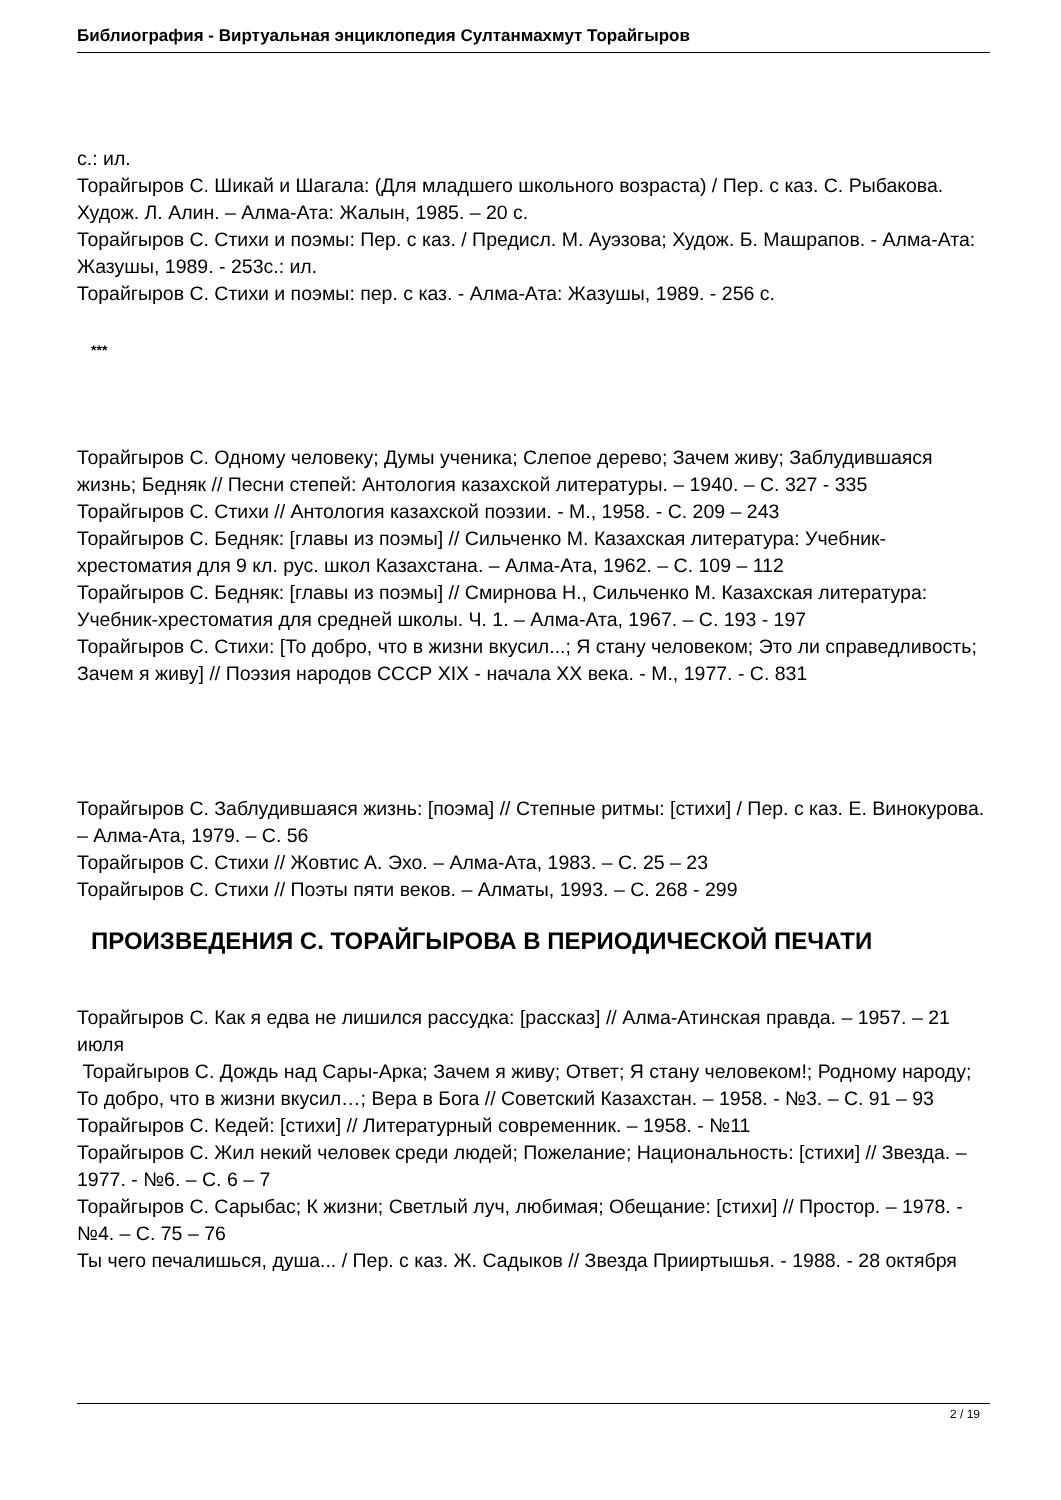Библиография - Виртуальная энциклопедия Султанмахмут Торайгыров
с.: ил.
Торайгыров С. Шикай и Шагала: (Для младшего школьного возраста) / Пер. с каз. С. Рыбакова. Худож. Л. Алин. – Алма-Ата: Жалын, 1985. – 20 с.
Торайгыров С. Стихи и поэмы: Пер. с каз. / Предисл. М. Ауэзова; Худож. Б. Машрапов. - Алма-Ата: Жазушы, 1989. - 253с.: ил.
Торайгыров С. Стихи и поэмы: пер. с каз. - Алма-Ата: Жазушы, 1989. - 256 с.
***
Торайгыров С. Одному человеку; Думы ученика; Слепое дерево; Зачем живу; Заблудившаяся жизнь; Бедняк // Песни степей: Антология казахской литературы. – 1940. – С. 327 - 335
Торайгыров С. Стихи // Антология казахской поэзии. - М., 1958. - С. 209 – 243
Торайгыров С. Бедняк: [главы из поэмы] // Сильченко М. Казахская литература: Учебник-хрестоматия для 9 кл. рус. школ Казахстана. – Алма-Ата, 1962. – С. 109 – 112
Торайгыров С. Бедняк: [главы из поэмы] // Смирнова Н., Сильченко М. Казахская литература: Учебник-хрестоматия для средней школы. Ч. 1. – Алма-Ата, 1967. – С. 193 - 197
Торайгыров С. Стихи: [То добро, что в жизни вкусил...; Я стану человеком; Это ли справедливость; Зачем я живу] // Поэзия народов СССР XIX - начала XX века. - М., 1977. - С. 831
Торайгыров С. Заблудившаяся жизнь: [поэма] // Степные ритмы: [стихи] / Пер. с каз. Е. Винокурова. – Алма-Ата, 1979. – С. 56
Торайгыров С. Стихи // Жовтис А. Эхо. – Алма-Ата, 1983. – С. 25 – 23
Торайгыров С. Стихи // Поэты пяти веков. – Алматы, 1993. – С. 268 - 299
ПРОИЗВЕДЕНИЯ С. ТОРАЙГЫРОВА В ПЕРИОДИЧЕСКОЙ ПЕЧАТИ
Торайгыров С. Как я едва не лишился рассудка: [рассказ] // Алма-Атинская правда. – 1957. – 21 июля
Торайгыров С. Дождь над Сары-Арка; Зачем я живу; Ответ; Я стану человеком!; Родному народу; То добро, что в жизни вкусил…; Вера в Бога // Советский Казахстан. – 1958. - №3. – С. 91 – 93
Торайгыров С. Кедей: [стихи] // Литературный современник. – 1958. - №11
Торайгыров С. Жил некий человек среди людей; Пожелание; Национальность: [стихи] // Звезда. – 1977. - №6. – С. 6 – 7
Торайгыров С. Сарыбас; К жизни; Светлый луч, любимая; Обещание: [стихи] // Простор. – 1978. - №4. – С. 75 – 76
Ты чего печалишься, душа... / Пер. с каз. Ж. Садыков // Звезда Прииртышья. - 1988. - 28 октября
2 / 19